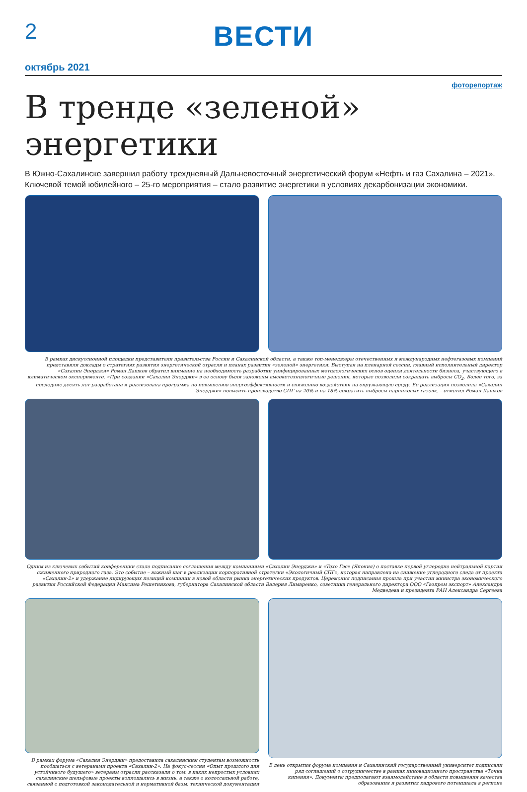2
ВЕСТИ
октябрь 2021
фоторепортаж
В тренде «зеленой» энергетики
В Южно-Сахалинске завершил работу трехдневный Дальневосточный энергетический форум «Нефть и газ Сахалина – 2021». Ключевой темой юбилейного – 25-го мероприятия – стало развитие энергетики в условиях декарбонизации экономики.
В рамках дискуссионной площадки представители правительства России и Сахалинской области, а также топ-менеджеры отечественных и международных нефтегазовых компаний представили доклады о стратегиях развития энергетической отрасли и планах развития «зеленой» энергетики. Выступая на пленарной сессии, главный исполнительный директор «Сахалин Энерджи» Роман Дашков обратил внимание на необходимость разработки унифицированных методологических основ оценки деятельности бизнеса, участвующего в климатическом эксперименте. «При создании «Сахалин Энерджи» в ее основу были заложены высокотехнологичные решения, которые позволили сокращать выбросы CO<sub>2</sub>. Более того, за последние десять лет разработана и реализована программа по повышению энергоэффективности и снижению воздействия на окружающую среду. Ее реализация позволила «Сахалин Энерджи» повысить производство СПГ на 20% и на 18% сократить выбросы парниковых газов», – отметил Роман Дашков
Одним из ключевых событий конференции стало подписание соглашения между компаниями «Сахалин Энерджи» и «Тохо Гэс» (Япония) о поставке первой углеродно нейтральной партии сжиженного природного газа. Это событие – важный шаг в реализации корпоративной стратегии «Экологичный СПГ», которая направлена на снижение углеродного следа от проекта «Сахалин-2» и удержание лидирующих позиций компании в новой области рынка энергетических продуктов. Церемония подписания прошла при участии министра экономического развития Российской Федерации Максима Решетникова, губернатора Сахалинской области Валерия Лимаренко, советника генерального директора ООО «Газпром экспорт» Александра Медведева и президента РАН Александра Сергеева
В рамках форума «Сахалин Энерджи» предоставила сахалинским студентам возможность пообщаться с ветеранами проекта «Сахалин-2». На фокус-сессии «Опыт прошлого для устойчивого будущего» ветераны отрасли рассказали о том, в каких непростых условиях сахалинские шельфовые проекты воплощались в жизнь, а также о колоссальной работе, связанной с подготовкой законодательной и нормативной базы, технической документации
В день открытия форума компания и Сахалинский государственный университет подписали ряд соглашений о сотрудничестве в рамках инновационного пространства «Точка кипения». Документы предполагают взаимодействие в области повышения качества образования и развития кадрового потенциала в регионе